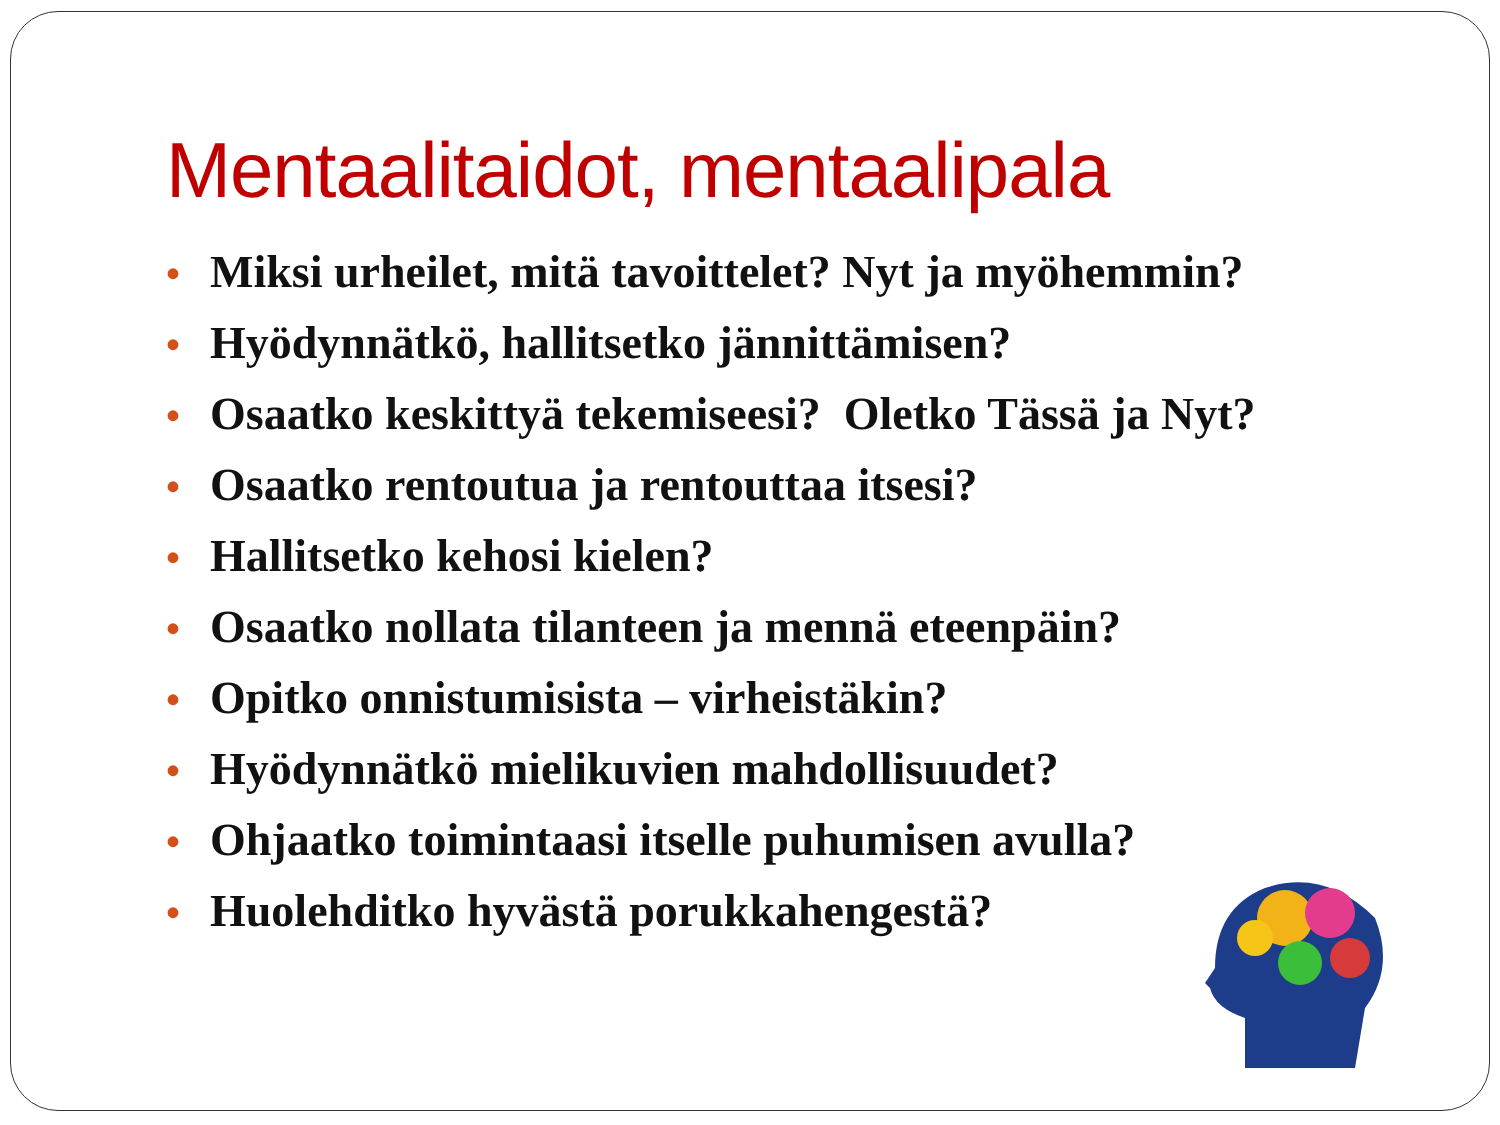Mentaalitaidot, mentaalipala
• Miksi urheilet, mitä tavoittelet? Nyt ja myöhemmin?
• Hyödynnätkö, hallitsetko jännittämisen?
• Osaatko keskittyä tekemiseesi? Oletko Tässä ja Nyt?
• Osaatko rentoutua ja rentouttaa itsesi?
• Hallitsetko kehosi kielen?
• Osaatko nollata tilanteen ja mennä eteenpäin?
• Opitko onnistumisista – virheistäkin?
• Hyödynnätkö mielikuvien mahdollisuudet?
• Ohjaatko toimintaasi itselle puhumisen avulla?
• Huolehditko hyvästä porukkahengestä?